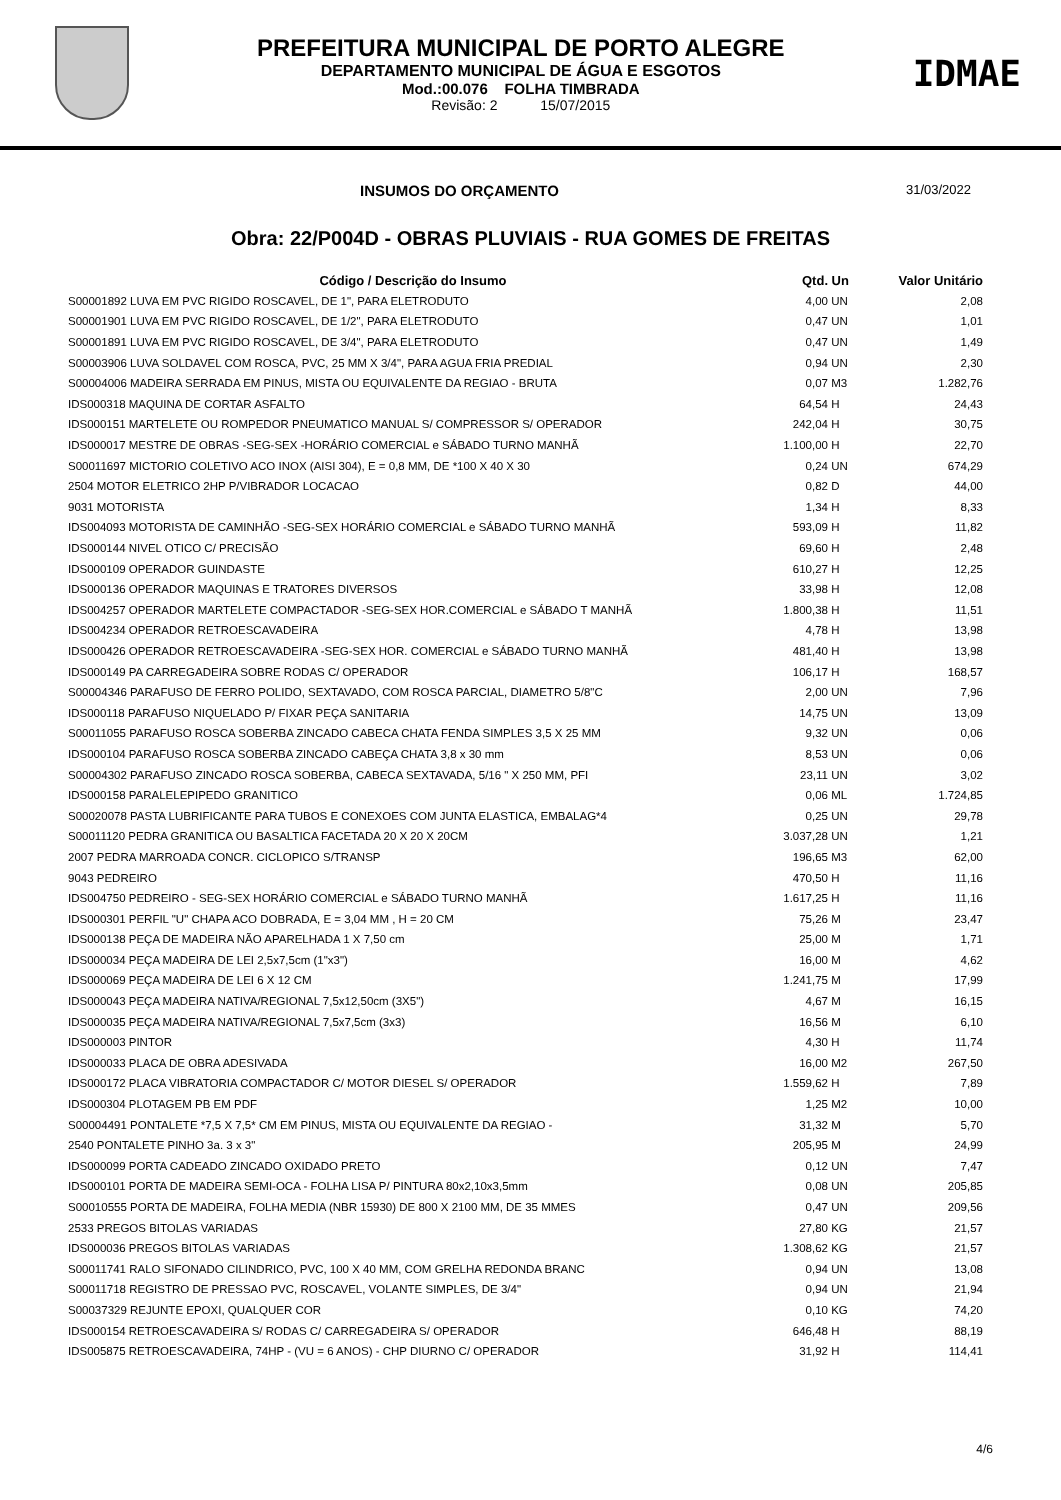PREFEITURA MUNICIPAL DE PORTO ALEGRE
DEPARTAMENTO MUNICIPAL DE ÁGUA E ESGOTOS
Mod.:00.076 FOLHA TIMBRADA
Revisão: 2 15/07/2015
IDMAE
INSUMOS DO ORÇAMENTO 31/03/2022
Obra: 22/P004D - OBRAS PLUVIAIS - RUA GOMES DE FREITAS
| Código / Descrição do Insumo | Qtd. | Un | Valor Unitário |
| --- | --- | --- | --- |
| S00001892 LUVA EM PVC RIGIDO ROSCAVEL, DE 1", PARA ELETRODUTO | 4,00 | UN | 2,08 |
| S00001901 LUVA EM PVC RIGIDO ROSCAVEL, DE 1/2", PARA ELETRODUTO | 0,47 | UN | 1,01 |
| S00001891 LUVA EM PVC RIGIDO ROSCAVEL, DE 3/4", PARA ELETRODUTO | 0,47 | UN | 1,49 |
| S00003906 LUVA SOLDAVEL COM ROSCA, PVC, 25 MM X 3/4", PARA AGUA FRIA PREDIAL | 0,94 | UN | 2,30 |
| S00004006 MADEIRA SERRADA EM PINUS, MISTA OU EQUIVALENTE DA REGIAO - BRUTA | 0,07 | M3 | 1.282,76 |
| IDS000318 MAQUINA DE CORTAR ASFALTO | 64,54 | H | 24,43 |
| IDS000151 MARTELETE OU ROMPEDOR PNEUMATICO MANUAL S/ COMPRESSOR S/ OPERADOR | 242,04 | H | 30,75 |
| IDS000017 MESTRE DE OBRAS -SEG-SEX -HORÁRIO COMERCIAL e SÁBADO TURNO MANHÃ | 1.100,00 | H | 22,70 |
| S00011697 MICTORIO COLETIVO ACO INOX (AISI 304), E = 0,8 MM, DE *100 X 40 X 30 | 0,24 | UN | 674,29 |
| 2504 MOTOR ELETRICO 2HP P/VIBRADOR LOCACAO | 0,82 | D | 44,00 |
| 9031 MOTORISTA | 1,34 | H | 8,33 |
| IDS004093 MOTORISTA DE CAMINHÃO -SEG-SEX HORÁRIO COMERCIAL e SÁBADO TURNO MANHÃ | 593,09 | H | 11,82 |
| IDS000144 NIVEL OTICO C/ PRECISÃO | 69,60 | H | 2,48 |
| IDS000109 OPERADOR GUINDASTE | 610,27 | H | 12,25 |
| IDS000136 OPERADOR MAQUINAS E TRATORES DIVERSOS | 33,98 | H | 12,08 |
| IDS004257 OPERADOR MARTELETE COMPACTADOR -SEG-SEX HOR.COMERCIAL e SÁBADO T MANHÃ | 1.800,38 | H | 11,51 |
| IDS004234 OPERADOR RETROESCAVADEIRA | 4,78 | H | 13,98 |
| IDS000426 OPERADOR RETROESCAVADEIRA -SEG-SEX HOR. COMERCIAL e SÁBADO TURNO MANHÃ | 481,40 | H | 13,98 |
| IDS000149 PA CARREGADEIRA SOBRE RODAS C/ OPERADOR | 106,17 | H | 168,57 |
| S00004346 PARAFUSO DE FERRO POLIDO, SEXTAVADO, COM ROSCA PARCIAL, DIAMETRO 5/8"C | 2,00 | UN | 7,96 |
| IDS000118 PARAFUSO NIQUELADO P/ FIXAR PEÇA SANITARIA | 14,75 | UN | 13,09 |
| S00011055 PARAFUSO ROSCA SOBERBA ZINCADO CABECA CHATA FENDA SIMPLES 3,5 X 25 MM | 9,32 | UN | 0,06 |
| IDS000104 PARAFUSO ROSCA SOBERBA ZINCADO CABEÇA CHATA 3,8 x 30 mm | 8,53 | UN | 0,06 |
| S00004302 PARAFUSO ZINCADO ROSCA SOBERBA, CABECA SEXTAVADA, 5/16 " X 250 MM, PFI | 23,11 | UN | 3,02 |
| IDS000158 PARALELEPIPEDO GRANITICO | 0,06 | ML | 1.724,85 |
| S00020078 PASTA LUBRIFICANTE PARA TUBOS E CONEXOES COM JUNTA ELASTICA, EMBALAG*4 | 0,25 | UN | 29,78 |
| S00011120 PEDRA GRANITICA OU BASALTICA FACETADA 20 X 20 X 20CM | 3.037,28 | UN | 1,21 |
| 2007 PEDRA MARROADA CONCR. CICLOPICO S/TRANSP | 196,65 | M3 | 62,00 |
| 9043 PEDREIRO | 470,50 | H | 11,16 |
| IDS004750 PEDREIRO - SEG-SEX HORÁRIO COMERCIAL e SÁBADO TURNO MANHÃ | 1.617,25 | H | 11,16 |
| IDS000301 PERFIL "U" CHAPA ACO DOBRADA, E = 3,04 MM , H = 20 CM | 75,26 | M | 23,47 |
| IDS000138 PEÇA DE MADEIRA NÃO APARELHADA 1 X 7,50 cm | 25,00 | M | 1,71 |
| IDS000034 PEÇA MADEIRA DE LEI 2,5x7,5cm (1"x3") | 16,00 | M | 4,62 |
| IDS000069 PEÇA MADEIRA DE LEI 6 X 12 CM | 1.241,75 | M | 17,99 |
| IDS000043 PEÇA MADEIRA NATIVA/REGIONAL 7,5x12,50cm (3X5") | 4,67 | M | 16,15 |
| IDS000035 PEÇA MADEIRA NATIVA/REGIONAL 7,5x7,5cm (3x3) | 16,56 | M | 6,10 |
| IDS000003 PINTOR | 4,30 | H | 11,74 |
| IDS000033 PLACA DE OBRA ADESIVADA | 16,00 | M2 | 267,50 |
| IDS000172 PLACA VIBRATORIA COMPACTADOR C/ MOTOR DIESEL S/ OPERADOR | 1.559,62 | H | 7,89 |
| IDS000304 PLOTAGEM PB EM PDF | 1,25 | M2 | 10,00 |
| S00004491 PONTALETE *7,5 X 7,5* CM EM PINUS, MISTA OU EQUIVALENTE DA REGIAO - | 31,32 | M | 5,70 |
| 2540 PONTALETE PINHO 3a. 3 x 3" | 205,95 | M | 24,99 |
| IDS000099 PORTA CADEADO ZINCADO OXIDADO PRETO | 0,12 | UN | 7,47 |
| IDS000101 PORTA DE MADEIRA SEMI-OCA - FOLHA LISA P/ PINTURA 80x2,10x3,5mm | 0,08 | UN | 205,85 |
| S00010555 PORTA DE MADEIRA, FOLHA MEDIA (NBR 15930) DE 800 X 2100 MM, DE 35 MMES | 0,47 | UN | 209,56 |
| 2533 PREGOS BITOLAS VARIADAS | 27,80 | KG | 21,57 |
| IDS000036 PREGOS BITOLAS VARIADAS | 1.308,62 | KG | 21,57 |
| S00011741 RALO SIFONADO CILINDRICO, PVC, 100 X 40 MM, COM GRELHA REDONDA BRANC | 0,94 | UN | 13,08 |
| S00011718 REGISTRO DE PRESSAO PVC, ROSCAVEL, VOLANTE SIMPLES, DE 3/4" | 0,94 | UN | 21,94 |
| S00037329 REJUNTE EPOXI, QUALQUER COR | 0,10 | KG | 74,20 |
| IDS000154 RETROESCAVADEIRA S/ RODAS C/ CARREGADEIRA S/ OPERADOR | 646,48 | H | 88,19 |
| IDS005875 RETROESCAVADEIRA, 74HP - (VU = 6 ANOS) - CHP DIURNO C/ OPERADOR | 31,92 | H | 114,41 |
4/6